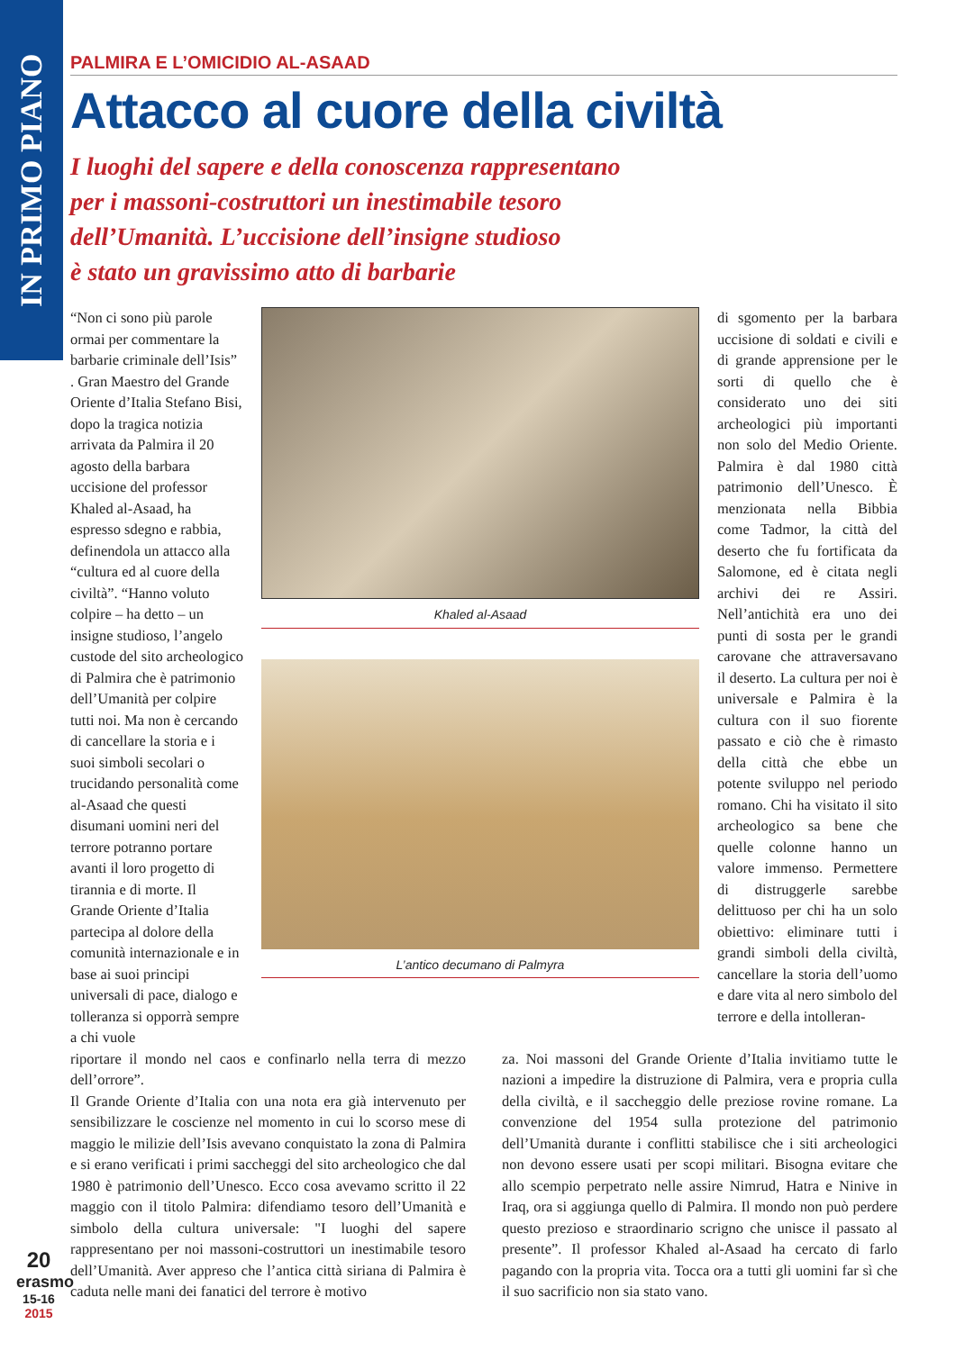IN PRIMO PIANO
PALMIRA E L’OMICIDIO AL-ASAAD
Attacco al cuore della civiltà
I luoghi del sapere e della conoscenza rappresentano
per i massoni-costruttori un inestimabile tesoro
dell’Umanità. L’uccisione dell’insigne studioso
è stato un gravissimo atto di barbarie
“Non ci sono più parole ormai per commentare la barbarie criminale dell’Isis” . Gran Maestro del Grande Oriente d’Italia Stefano Bisi, dopo la tragica notizia arrivata da Palmira il 20 agosto della barbara uccisione del professor Khaled al-Asaad, ha espresso sdegno e rabbia, definendola un attacco alla “cultura ed al cuore della civiltà”. “Hanno voluto colpire – ha detto – un insigne studioso, l’angelo custode del sito archeologico di Palmira che è patrimonio dell’Umanità per colpire tutti noi. Ma non è cercando di cancellare la storia e i suoi simboli secolari o trucidando personalità come al-Asaad che questi disumani uomini neri del terrore potranno portare avanti il loro progetto di tirannia e di morte. Il Grande Oriente d’Italia partecipa al dolore della comunità internazionale e in base ai suoi principi universali di pace, dialogo e tolleranza si opporrà sempre a chi vuole
Khaled al-Asaad
L’antico decumano di Palmyra
di sgomento per la barbara uccisione di soldati e civili e di grande apprensione per le sorti di quello che è considerato uno dei siti archeologici più importanti non solo del Medio Oriente. Palmira è dal 1980 città patrimonio dell’Unesco. È menzionata nella Bibbia come Tadmor, la città del deserto che fu fortificata da Salomone, ed è citata negli archivi dei re Assiri. Nell’antichità era uno dei punti di sosta per le grandi carovane che attraversavano il deserto. La cultura per noi è universale e Palmira è la cultura con il suo fiorente passato e ciò che è rimasto della città che ebbe un potente sviluppo nel periodo romano. Chi ha visitato il sito archeologico sa bene che quelle colonne hanno un valore immenso. Permettere di distruggerle sarebbe delittuoso per chi ha un solo obiettivo: eliminare tutti i grandi simboli della civiltà, cancellare la storia dell’uomo e dare vita al nero simbolo del terrore e della intolleran-
riportare il mondo nel caos e confinarlo nella terra di mezzo dell’orrore”.
Il Grande Oriente d’Italia con una nota era già intervenuto per sensibilizzare le coscienze nel momento in cui lo scorso mese di maggio le milizie dell’Isis avevano conquistato la zona di Palmira e si erano verificati i primi saccheggi del sito archeologico che dal 1980 è patrimonio dell’Unesco. Ecco cosa avevamo scritto il 22 maggio con il titolo Palmira: difendiamo tesoro dell’Umanità e simbolo della cultura universale: "I luoghi del sapere rappresentano per noi massoni-costruttori un inestimabile tesoro dell’Umanità. Aver appreso che l’antica città siriana di Palmira è caduta nelle mani dei fanatici del terrore è motivo
za. Noi massoni del Grande Oriente d’Italia invitiamo tutte le nazioni a impedire la distruzione di Palmira, vera e propria culla della civiltà, e il saccheggio delle preziose rovine romane. La convenzione del 1954 sulla protezione del patrimonio dell’Umanità durante i conflitti stabilisce che i siti archeologici non devono essere usati per scopi militari. Bisogna evitare che allo scempio perpetrato nelle assire Nimrud, Hatra e Ninive in Iraq, ora si aggiunga quello di Palmira. Il mondo non può perdere questo prezioso e straordinario scrigno che unisce il passato al presente”. Il professor Khaled al-Asaad ha cercato di farlo pagando con la propria vita. Tocca ora a tutti gli uomini far sì che il suo sacrificio non sia stato vano.
20
erasmo
15-16
2015